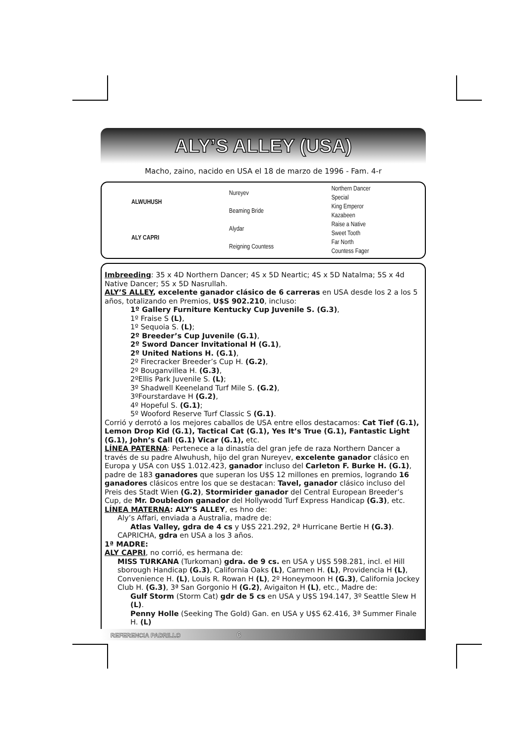ALY’S ALLEY (USA)
Macho, zaino, nacido en USA el 18 de marzo de 1996 - Fam. 4-r
| ALWUHUSH | Nureyev | Northern Dancer |
| | | Special |
| | Beaming Bride | King Emperor |
| | | Kazabeen |
| ALY CAPRI | Alydar | Raise a Native |
| | | Sweet Tooth |
| | Reigning Countess | Far North |
| | | Countess Fager |
Imbreeding: 35 x 4D Northern Dancer; 4S x 5D Neartic; 4S x 5D Natalma; 5S x 4d Native Dancer; 5S x 5D Nasrullah.
ALY’S ALLEY, excelente ganador clásico de 6 carreras en USA desde los 2 a los 5 años, totalizando en Premios, U$S 902.210, incluso:
1º Gallery Furniture Kentucky Cup Juvenile S. (G.3),
1º Fraise S (L),
1º Sequoia S. (L);
2º Breeder’s Cup Juvenile (G.1),
2º Sword Dancer Invitational H (G.1),
2º United Nations H. (G.1),
2º Firecracker Breeder’s Cup H. (G.2),
2º Bouganvillea H. (G.3),
2ºEllis Park Juvenile S. (L);
3º Shadwell Keeneland Turf Mile S. (G.2),
3ºFourstardave H (G.2),
4º Hopeful S. (G.1);
5º Wooford Reserve Turf Classic S (G.1).
Corrió y derrotó a los mejores caballos de USA entre ellos destacamos: Cat Tief (G.1), Lemon Drop Kid (G.1), Tactical Cat (G.1), Yes It’s True (G.1), Fantastic Light (G.1), John’s Call (G.1) Vicar (G.1), etc.
LÍNEA PATERNA: Pertenece a la dinastía del gran jefe de raza Northern Dancer a través de su padre Alwuhush, hijo del gran Nureyev, excelente ganador clásico en Europa y USA con U$S 1.012.423, ganador incluso del Carleton F. Burke H. (G.1), padre de 183 ganadores que superan los U$S 12 millones en premios, logrando 16 ganadores clásicos entre los que se destacan: Tavel, ganador clásico incluso del Preis des Stadt Wien (G.2), Stormirider ganador del Central European Breeder’s Cup, de Mr. Doubledon ganador del Hollywodd Turf Express Handicap (G.3), etc.
LÍNEA MATERNA: ALY’S ALLEY, es hno de:
Aly’s Affari, enviada a Australia, madre de:
Atlas Valley, gdra de 4 cs y U$S 221.292, 2ª Hurricane Bertie H (G.3).
CAPRICHA, gdra en USA a los 3 años.
1ª MADRE:
ALY CAPRI, no corrió, es hermana de:
MISS TURKANA (Turkoman) gdra. de 9 cs. en USA y U$S 598.281, incl. el Hill sborough Handicap (G.3), California Oaks (L), Carmen H. (L), Providencia H (L), Convenience H. (L), Louis R. Rowan H (L), 2º Honeymoon H (G.3), California Jockey Club H. (G.3), 3ª San Gorgonio H (G.2), Avigaiton H (L), etc., Madre de:
Gulf Storm (Storm Cat) gdr de 5 cs en USA y U$S 194.147, 3º Seattle Slew H (L).
Penny Holle (Seeking The Gold) Gan. en USA y U$S 62.416, 3ª Summer Finale H. (L)
REFERENCIA PADRILLO 6